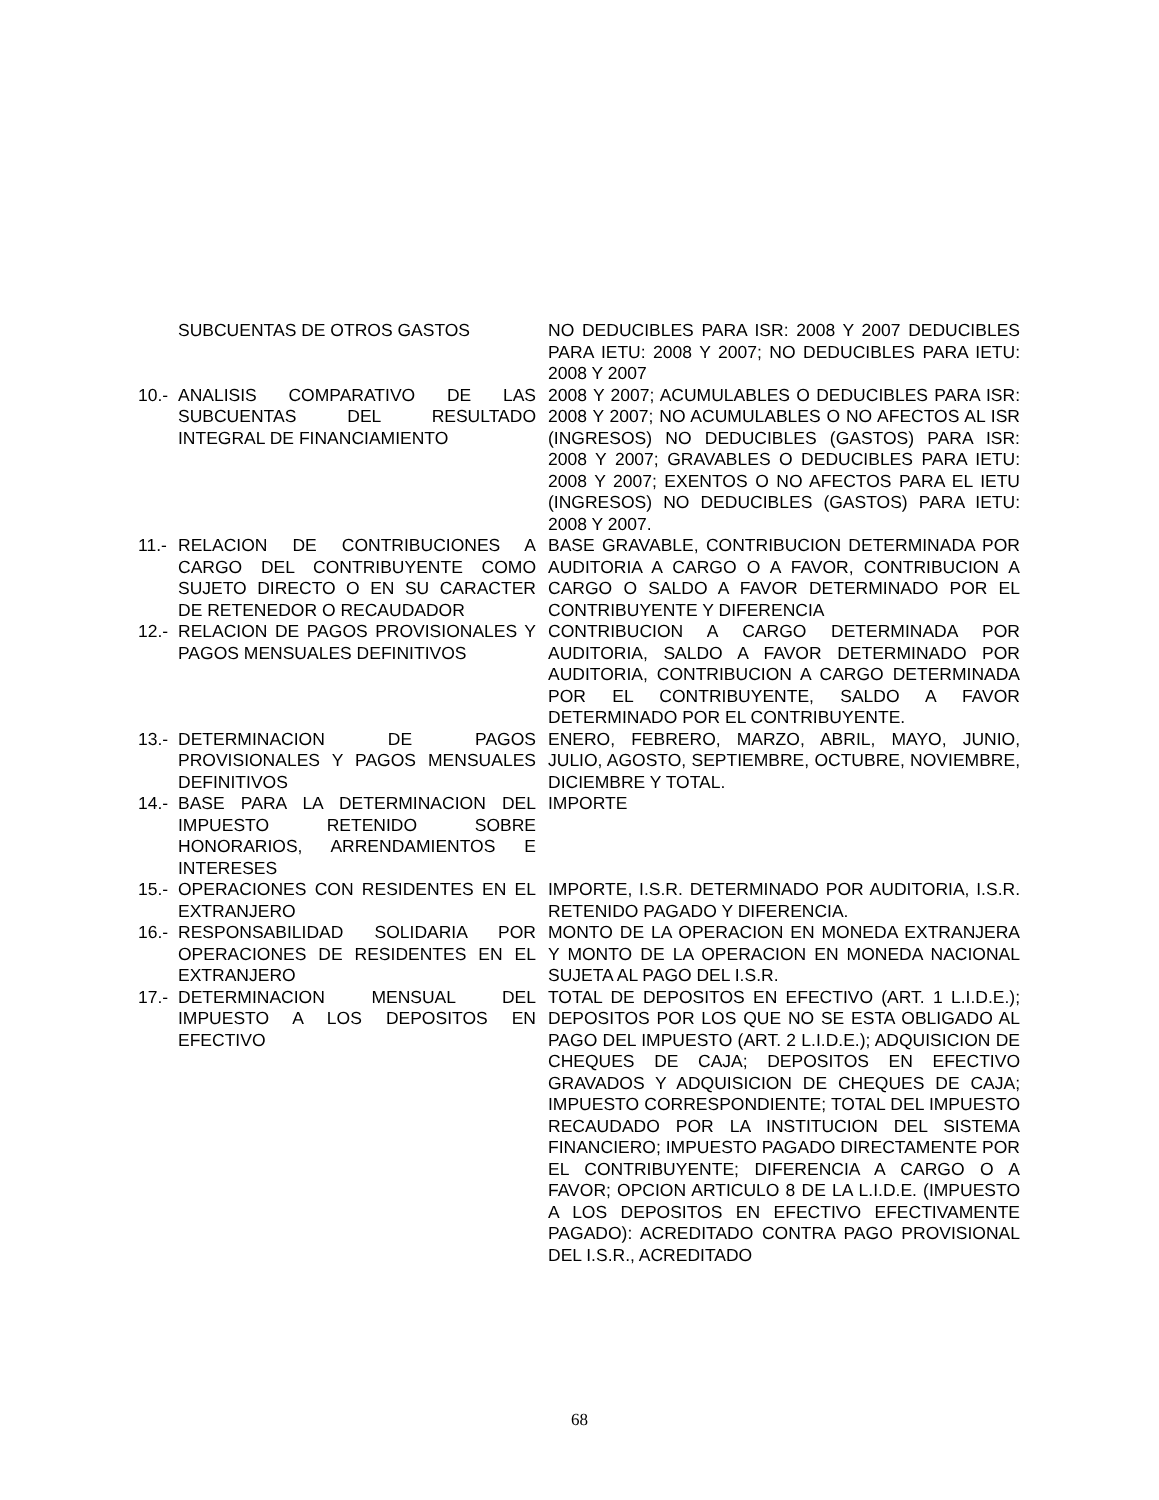| | SUBCUENTAS DE OTROS GASTOS | NO DEDUCIBLES PARA ISR: 2008 Y 2007 DEDUCIBLES PARA IETU: 2008 Y 2007; NO DEDUCIBLES PARA IETU: 2008 Y 2007 |
| 10.- | ANALISIS COMPARATIVO DE LAS SUBCUENTAS DEL RESULTADO INTEGRAL DE FINANCIAMIENTO | 2008 Y 2007; ACUMULABLES O DEDUCIBLES PARA ISR: 2008 Y 2007; NO ACUMULABLES O NO AFECTOS AL ISR (INGRESOS) NO DEDUCIBLES (GASTOS) PARA ISR: 2008 Y 2007; GRAVABLES O DEDUCIBLES PARA IETU: 2008 Y 2007; EXENTOS O NO AFECTOS PARA EL IETU (INGRESOS) NO DEDUCIBLES (GASTOS) PARA IETU: 2008 Y 2007. |
| 11.- | RELACION DE CONTRIBUCIONES A CARGO DEL CONTRIBUYENTE COMO SUJETO DIRECTO O EN SU CARACTER DE RETENEDOR O RECAUDADOR | BASE GRAVABLE, CONTRIBUCION DETERMINADA POR AUDITORIA A CARGO O A FAVOR, CONTRIBUCION A CARGO O SALDO A FAVOR DETERMINADO POR EL CONTRIBUYENTE Y DIFERENCIA |
| 12.- | RELACION DE PAGOS PROVISIONALES Y PAGOS MENSUALES DEFINITIVOS | CONTRIBUCION A CARGO DETERMINADA POR AUDITORIA, SALDO A FAVOR DETERMINADO POR AUDITORIA, CONTRIBUCION A CARGO DETERMINADA POR EL CONTRIBUYENTE, SALDO A FAVOR DETERMINADO POR EL CONTRIBUYENTE. |
| 13.- | DETERMINACION DE PAGOS PROVISIONALES Y PAGOS MENSUALES DEFINITIVOS | ENERO, FEBRERO, MARZO, ABRIL, MAYO, JUNIO, JULIO, AGOSTO, SEPTIEMBRE, OCTUBRE, NOVIEMBRE, DICIEMBRE Y TOTAL. |
| 14.- | BASE PARA LA DETERMINACION DEL IMPUESTO RETENIDO SOBRE HONORARIOS, ARRENDAMIENTOS E INTERESES | IMPORTE |
| 15.- | OPERACIONES CON RESIDENTES EN EL EXTRANJERO | IMPORTE, I.S.R. DETERMINADO POR AUDITORIA, I.S.R. RETENIDO PAGADO Y DIFERENCIA. |
| 16.- | RESPONSABILIDAD SOLIDARIA POR OPERACIONES DE RESIDENTES EN EL EXTRANJERO | MONTO DE LA OPERACION EN MONEDA EXTRANJERA Y MONTO DE LA OPERACION EN MONEDA NACIONAL SUJETA AL PAGO DEL I.S.R. |
| 17.- | DETERMINACION MENSUAL DEL IMPUESTO A LOS DEPOSITOS EN EFECTIVO | TOTAL DE DEPOSITOS EN EFECTIVO (ART. 1 L.I.D.E.); DEPOSITOS POR LOS QUE NO SE ESTA OBLIGADO AL PAGO DEL IMPUESTO (ART. 2 L.I.D.E.); ADQUISICION DE CHEQUES DE CAJA; DEPOSITOS EN EFECTIVO GRAVADOS Y ADQUISICION DE CHEQUES DE CAJA; IMPUESTO CORRESPONDIENTE; TOTAL DEL IMPUESTO RECAUDADO POR LA INSTITUCION DEL SISTEMA FINANCIERO; IMPUESTO PAGADO DIRECTAMENTE POR EL CONTRIBUYENTE; DIFERENCIA A CARGO O A FAVOR; OPCION ARTICULO 8 DE LA L.I.D.E. (IMPUESTO A LOS DEPOSITOS EN EFECTIVO EFECTIVAMENTE PAGADO): ACREDITADO CONTRA PAGO PROVISIONAL DEL I.S.R., ACREDITADO |
68